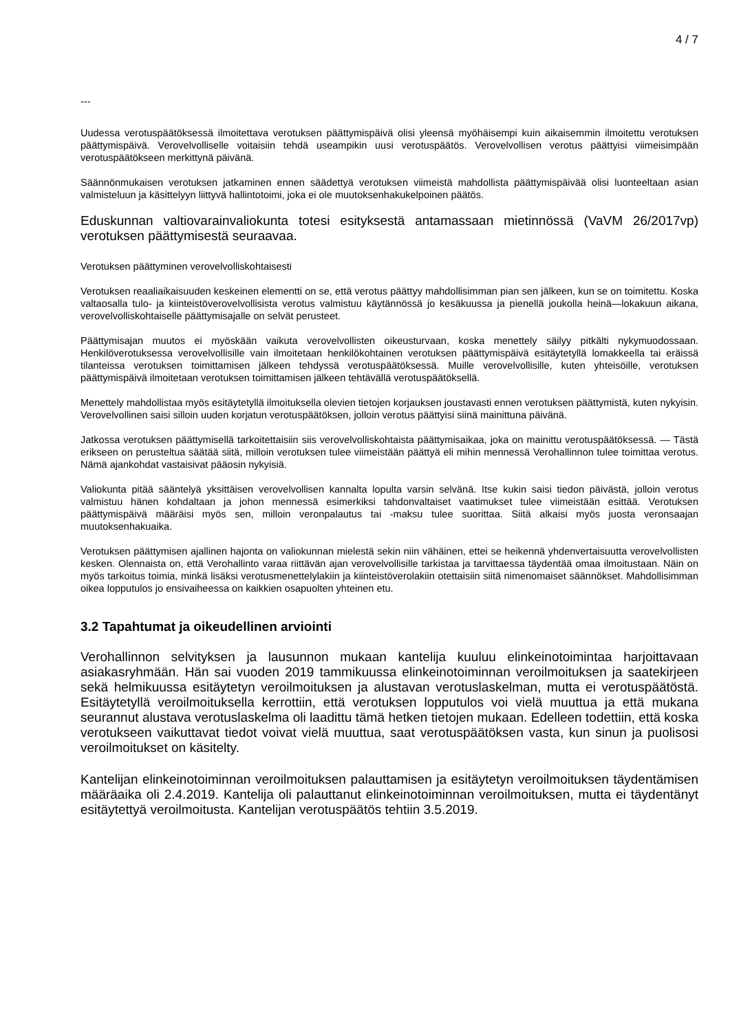4 / 7
---
Uudessa verotuspäätöksessä ilmoitettava verotuksen päättymispäivä olisi yleensä myöhäisempi kuin aikaisemmin ilmoitettu verotuksen päättymispäivä. Verovelvolliselle voitaisiin tehdä useampikin uusi verotuspäätös. Verovelvollisen verotus päättyisi viimeisimpään verotuspäätökseen merkittynä päivänä.
Säännönmukaisen verotuksen jatkaminen ennen säädettyä verotuksen viimeistä mahdollista päättymispäivää olisi luonteeltaan asian valmisteluun ja käsittelyyn liittyvä hallintotoimi, joka ei ole muutoksenhakukelpoinen päätös.
Eduskunnan valtiovarainvaliokunta totesi esityksestä antamassaan mietinnössä (VaVM 26/2017vp) verotuksen päättymisestä seuraavaa.
Verotuksen päättyminen verovelvolliskohtaisesti
Verotuksen reaaliaikaisuuden keskeinen elementti on se, että verotus päättyy mahdollisimman pian sen jälkeen, kun se on toimitettu. Koska valtaosalla tulo- ja kiinteistöverovelvollisista verotus valmistuu käytännössä jo kesäkuussa ja pienellä joukolla heinä—lokakuun aikana, verovelvolliskohtaiselle päättymisajalle on selvät perusteet.
Päättymisajan muutos ei myöskään vaikuta verovelvollisten oikeusturvaan, koska menettely säilyy pitkälti nykymuodossaan. Henkilöverotuksessa verovelvollisille vain ilmoitetaan henkilökohtainen verotuksen päättymispäivä esitäytetyllä lomakkeella tai eräissä tilanteissa verotuksen toimittamisen jälkeen tehdyssä verotuspäätöksessä. Muille verovelvollisille, kuten yhteisöille, verotuksen päättymispäivä ilmoitetaan verotuksen toimittamisen jälkeen tehtävällä verotuspäätöksellä.
Menettely mahdollistaa myös esitäytetyllä ilmoituksella olevien tietojen korjauksen joustavasti ennen verotuksen päättymistä, kuten nykyisin. Verovelvollinen saisi silloin uuden korjatun verotuspäätöksen, jolloin verotus päättyisi siinä mainittuna päivänä.
Jatkossa verotuksen päättymisellä tarkoitettaisiin siis verovelvolliskohtaista päättymisaikaa, joka on mainittu verotuspäätöksessä. — Tästä erikseen on perusteltua säätää siitä, milloin verotuksen tulee viimeistään päättyä eli mihin mennessä Verohallinnon tulee toimittaa verotus. Nämä ajankohdat vastaisivat pääosin nykyisiä.
Valiokunta pitää sääntelyä yksittäisen verovelvollisen kannalta lopulta varsin selvänä. Itse kukin saisi tiedon päivästä, jolloin verotus valmistuu hänen kohdaltaan ja johon mennessä esimerkiksi tahdonvaltaiset vaatimukset tulee viimeistään esittää. Verotuksen päättymispäivä määräisi myös sen, milloin veronpalautus tai -maksu tulee suorittaa. Siitä alkaisi myös juosta veronsaajan muutoksenhakuaika.
Verotuksen päättymisen ajallinen hajonta on valiokunnan mielestä sekin niin vähäinen, ettei se heikennä yhdenvertaisuutta verovelvollisten kesken. Olennaista on, että Verohallinto varaa riittävän ajan verovelvollisille tarkistaa ja tarvittaessa täydentää omaa ilmoitustaan. Näin on myös tarkoitus toimia, minkä lisäksi verotusmenettelylakiin ja kiinteistöverolakiin otettaisiin siitä nimenomaiset säännökset. Mahdollisimman oikea lopputulos jo ensivaiheessa on kaikkien osapuolten yhteinen etu.
3.2 Tapahtumat ja oikeudellinen arviointi
Verohallinnon selvityksen ja lausunnon mukaan kantelija kuuluu elinkeinotoimintaa harjoittavaan asiakasryhmään. Hän sai vuoden 2019 tammikuussa elinkeinotoiminnan veroilmoituksen ja saatekirjeen sekä helmikuussa esitäytetyn veroilmoituksen ja alustavan verotuslaskelman, mutta ei verotuspäätöstä. Esitäytetyllä veroilmoituksella kerrottiin, että verotuksen lopputulos voi vielä muuttua ja että mukana seurannut alustava verotuslaskelma oli laadittu tämä hetken tietojen mukaan. Edelleen todettiin, että koska verotukseen vaikuttavat tiedot voivat vielä muuttua, saat verotuspäätöksen vasta, kun sinun ja puolisosi veroilmoitukset on käsitelty.
Kantelijan elinkeinotoiminnan veroilmoituksen palauttamisen ja esitäytetyn veroilmoituksen täydentämisen määräaika oli 2.4.2019. Kantelija oli palauttanut elinkeinotoiminnan veroilmoituksen, mutta ei täydentänyt esitäytettyä veroilmoitusta. Kantelijan verotuspäätös tehtiin 3.5.2019.